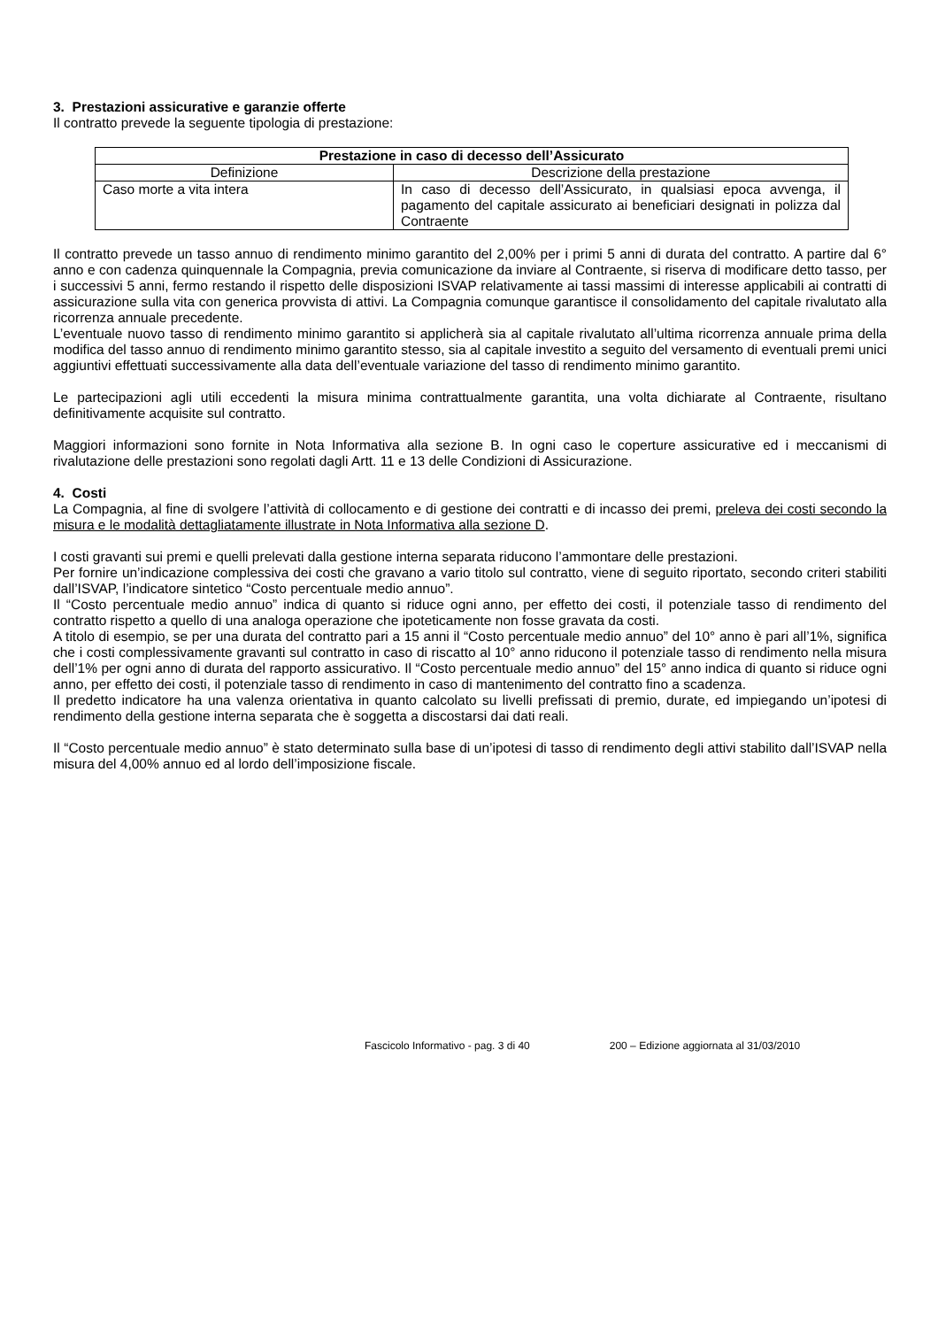3. Prestazioni assicurative e garanzie offerte
Il contratto prevede la seguente tipologia di prestazione:
| Prestazione in caso di decesso dell’Assicurato | |
| --- | --- |
| Definizione | Descrizione della prestazione |
| Caso morte a vita intera | In caso di decesso dell’Assicurato, in qualsiasi epoca avvenga, il pagamento del capitale assicurato ai beneficiari designati in polizza dal Contraente |
Il contratto prevede un tasso annuo di rendimento minimo garantito del 2,00% per i primi 5 anni di durata del contratto. A partire dal 6° anno e con cadenza quinquennale la Compagnia, previa comunicazione da inviare al Contraente, si riserva di modificare detto tasso, per i successivi 5 anni, fermo restando il rispetto delle disposizioni ISVAP relativamente ai tassi massimi di interesse applicabili ai contratti di assicurazione sulla vita con generica provvista di attivi. La Compagnia comunque garantisce il consolidamento del capitale rivalutato alla ricorrenza annuale precedente.
L’eventuale nuovo tasso di rendimento minimo garantito si applicherà sia al capitale rivalutato all’ultima ricorrenza annuale prima della modifica del tasso annuo di rendimento minimo garantito stesso, sia al capitale investito a seguito del versamento di eventuali premi unici aggiuntivi effettuati successivamente alla data dell’eventuale variazione del tasso di rendimento minimo garantito.
Le partecipazioni agli utili eccedenti la misura minima contrattualmente garantita, una volta dichiarate al Contraente, risultano definitivamente acquisite sul contratto.
Maggiori informazioni sono fornite in Nota Informativa alla sezione B. In ogni caso le coperture assicurative ed i meccanismi di rivalutazione delle prestazioni sono regolati dagli Artt. 11 e 13 delle Condizioni di Assicurazione.
4. Costi
La Compagnia, al fine di svolgere l’attività di collocamento e di gestione dei contratti e di incasso dei premi, preleva dei costi secondo la misura e le modalità dettagliatamente illustrate in Nota Informativa alla sezione D.
I costi gravanti sui premi e quelli prelevati dalla gestione interna separata riducono l’ammontare delle prestazioni.
Per fornire un’indicazione complessiva dei costi che gravano a vario titolo sul contratto, viene di seguito riportato, secondo criteri stabiliti dall’ISVAP, l’indicatore sintetico “Costo percentuale medio annuo”.
Il “Costo percentuale medio annuo” indica di quanto si riduce ogni anno, per effetto dei costi, il potenziale tasso di rendimento del contratto rispetto a quello di una analoga operazione che ipoteticamente non fosse gravata da costi.
A titolo di esempio, se per una durata del contratto pari a 15 anni il “Costo percentuale medio annuo” del 10° anno è pari all’1%, significa che i costi complessivamente gravanti sul contratto in caso di riscatto al 10° anno riducono il potenziale tasso di rendimento nella misura dell’1% per ogni anno di durata del rapporto assicurativo. Il “Costo percentuale medio annuo” del 15° anno indica di quanto si riduce ogni anno, per effetto dei costi, il potenziale tasso di rendimento in caso di mantenimento del contratto fino a scadenza.
Il predetto indicatore ha una valenza orientativa in quanto calcolato su livelli prefissati di premio, durate, ed impiegando un’ipotesi di rendimento della gestione interna separata che è soggetta a discostarsi dai dati reali.
Il “Costo percentuale medio annuo” è stato determinato sulla base di un’ipotesi di tasso di rendimento degli attivi stabilito dall’ISVAP nella misura del 4,00% annuo ed al lordo dell’imposizione fiscale.
Fascicolo Informativo - pag. 3 di 40 200 – Edizione aggiornata al 31/03/2010